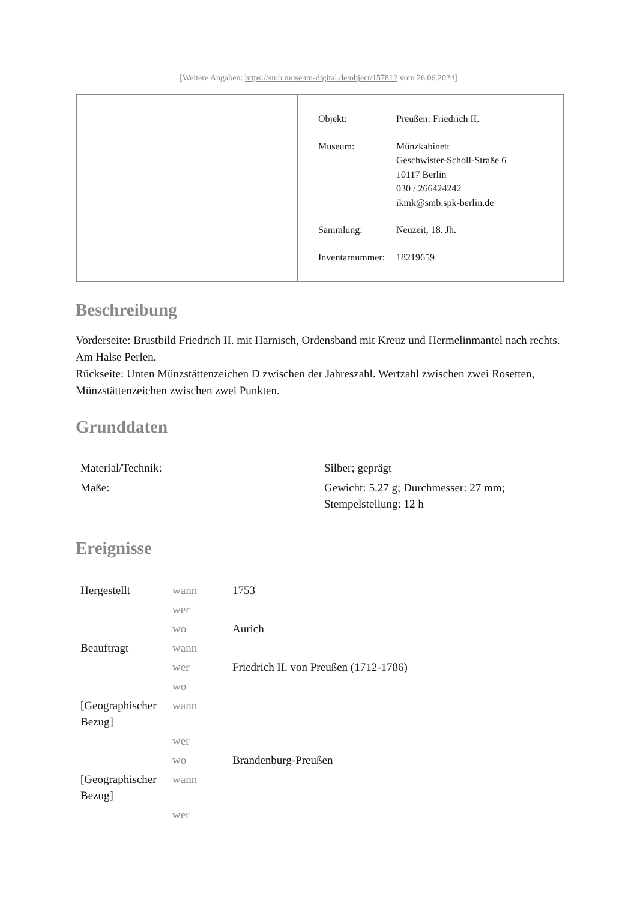[Weitere Angaben: https://smb.museum-digital.de/object/157812 vom 26.06.2024]
| Objekt: | Preußen: Friedrich II. |
| Museum: | Münzkabinett Geschwister-Scholl-Straße 6 10117 Berlin 030 / 266424242 ikmk@smb.spk-berlin.de |
| Sammlung: | Neuzeit, 18. Jh. |
| Inventarnummer: | 18219659 |
Beschreibung
Vorderseite: Brustbild Friedrich II. mit Harnisch, Ordensband mit Kreuz und Hermelinmantel nach rechts. Am Halse Perlen.
Rückseite: Unten Münzstättenzeichen D zwischen der Jahreszahl. Wertzahl zwischen zwei Rosetten, Münzstättenzeichen zwischen zwei Punkten.
Grunddaten
| Material/Technik: | Silber; geprägt |
| Maße: | Gewicht: 5.27 g; Durchmesser: 27 mm; Stempelstellung: 12 h |
Ereignisse
| Hergestellt | wann | 1753 |
| | wer | |
| | wo | Aurich |
| Beauftragt | wann | |
| | wer | Friedrich II. von Preußen (1712-1786) |
| | wo | |
| [Geographischer Bezug] | wann | |
| | wer | |
| | wo | Brandenburg-Preußen |
| [Geographischer Bezug] | wann | |
| | wer | |